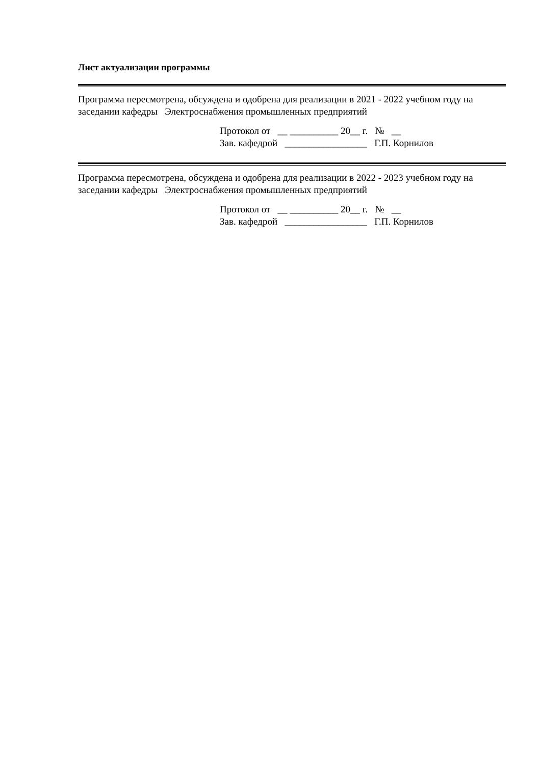Лист актуализации программы
Программа пересмотрена, обсуждена и одобрена для реализации в 2021 - 2022 учебном году на заседании кафедры Электроснабжения промышленных предприятий
Протокол от __ __________ 20__ г. № __
Зав. кафедрой _________________ Г.П. Корнилов
Программа пересмотрена, обсуждена и одобрена для реализации в 2022 - 2023 учебном году на заседании кафедры Электроснабжения промышленных предприятий
Протокол от __ __________ 20__ г. № __
Зав. кафедрой _________________ Г.П. Корнилов